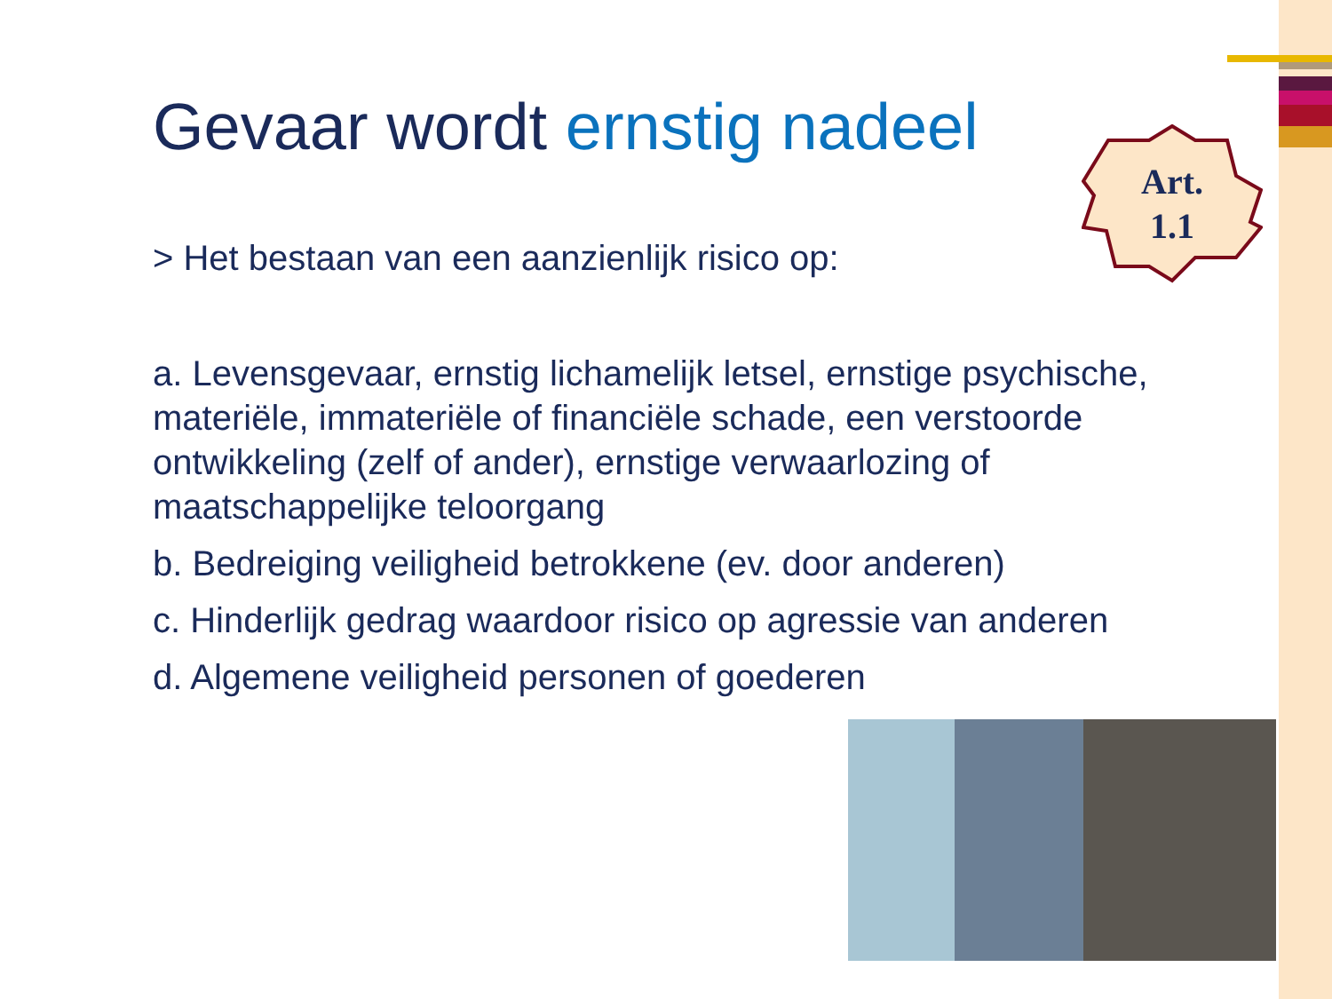Gevaar wordt ernstig nadeel
> Het bestaan van een aanzienlijk risico op:
a. Levensgevaar, ernstig lichamelijk letsel, ernstige psychische, materiële, immateriële of financiële schade, een verstoorde ontwikkeling (zelf of ander), ernstige verwaarlozing of maatschappelijke teloorgang
b. Bedreiging veiligheid betrokkene (ev. door anderen)
c. Hinderlijk gedrag waardoor risico op agressie van anderen
d. Algemene veiligheid personen of goederen
Art.
1.1